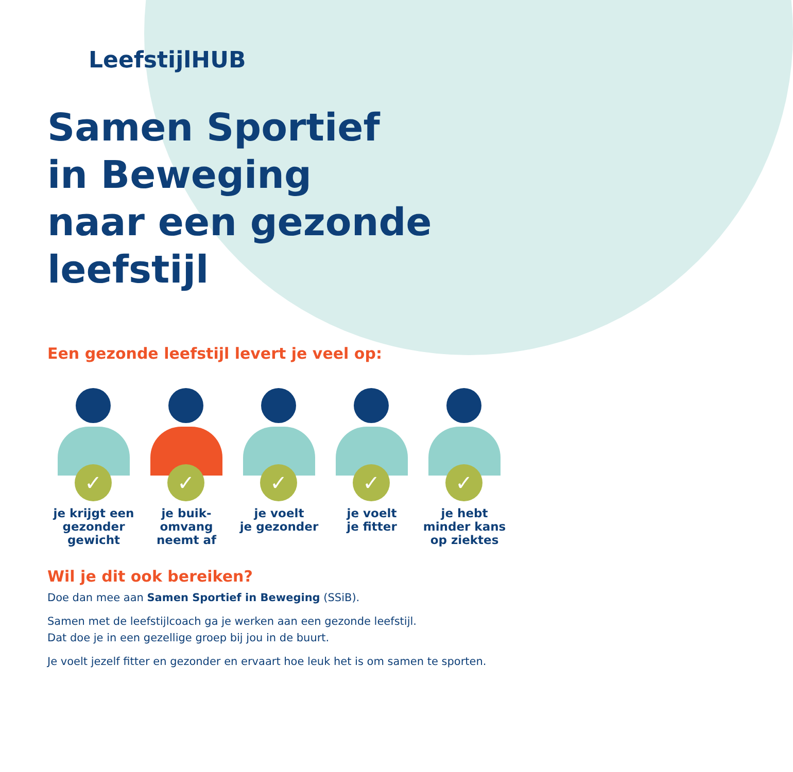LeefstijlHUB
Samen Sportief
in Beweging
naar een gezonde
leefstijl
Een gezonde leefstijl levert je veel op:
✓
je krijgt een
gezonder
gewicht
✓
je buik-
omvang
neemt af
✓
je voelt
je gezonder
✓
je voelt
je fitter
✓
je hebt
minder kans
op ziektes
Wil je dit ook bereiken?
Doe dan mee aan Samen Sportief in Beweging (SSiB).
Samen met de leefstijlcoach ga je werken aan een gezonde leefstijl.
Dat doe je in een gezellige groep bij jou in de buurt.
Je voelt jezelf fitter en gezonder en ervaart hoe leuk het is om samen te sporten.